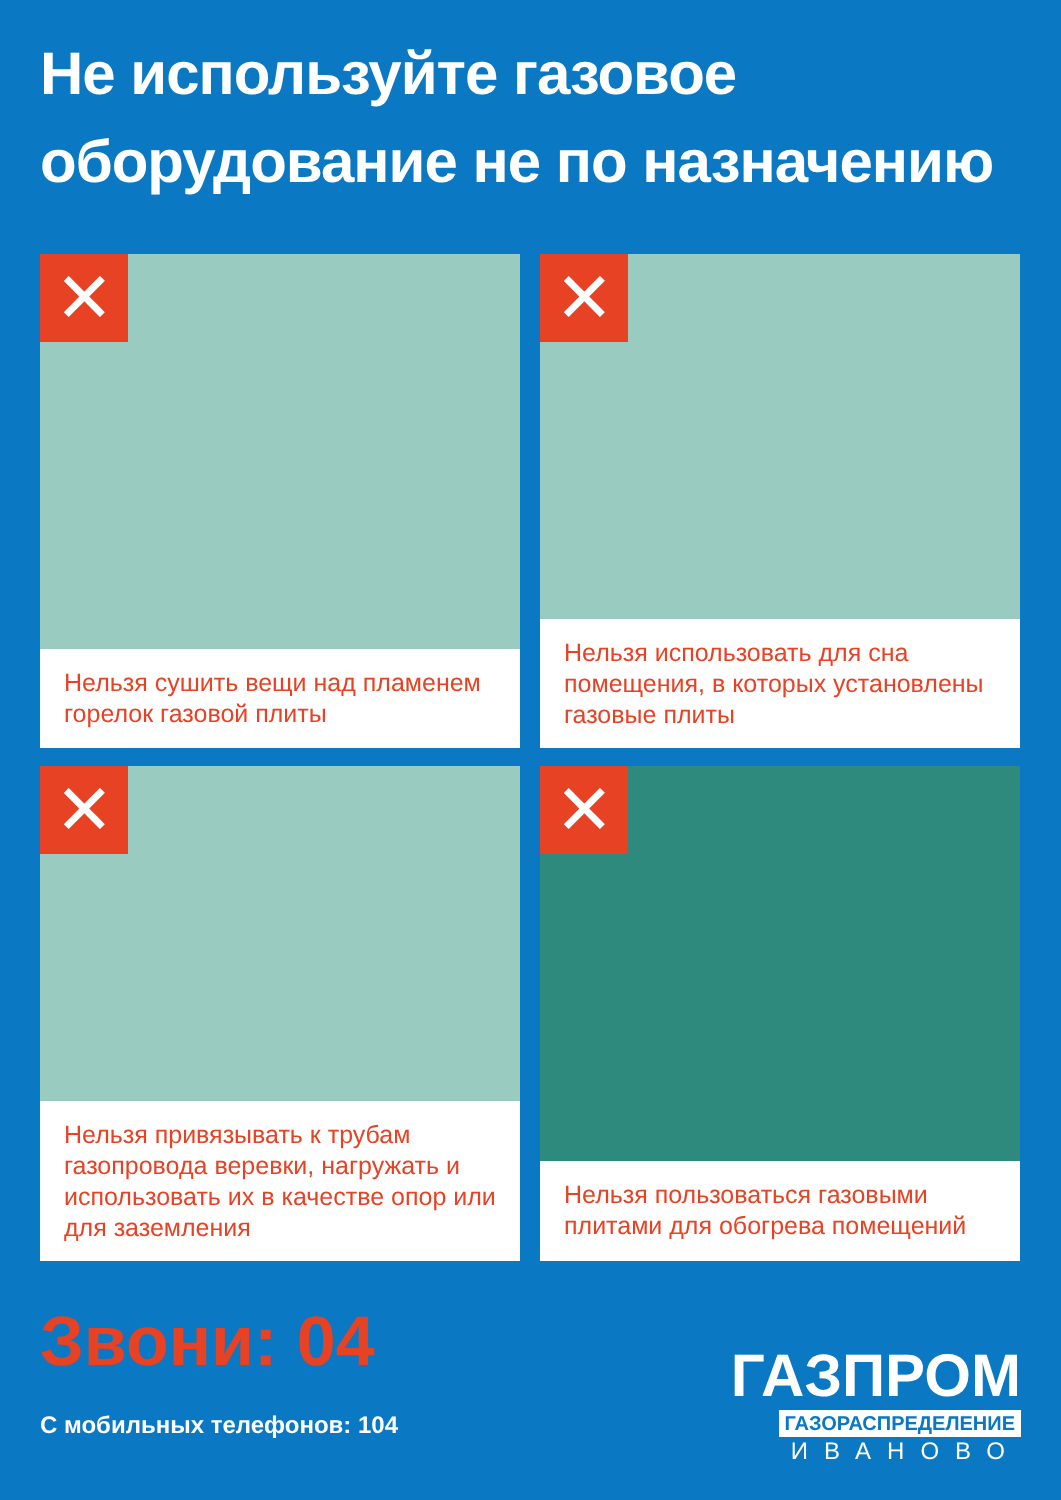Не используйте газовое
оборудование не по назначению
✕
Нельзя сушить вещи над пламенем горелок газовой плиты
✕
Нельзя использовать для сна помещения, в которых установлены газовые плиты
✕
Нельзя привязывать к трубам газопровода веревки, нагружать и использовать их в качестве опор или для заземления
✕
Нельзя пользоваться газовыми плитами для обогрева помещений
Звони: 04
С мобильных телефонов: 104
ГАЗПРОМ
ГАЗОРАСПРЕДЕЛЕНИЕ
ИВАНОВО